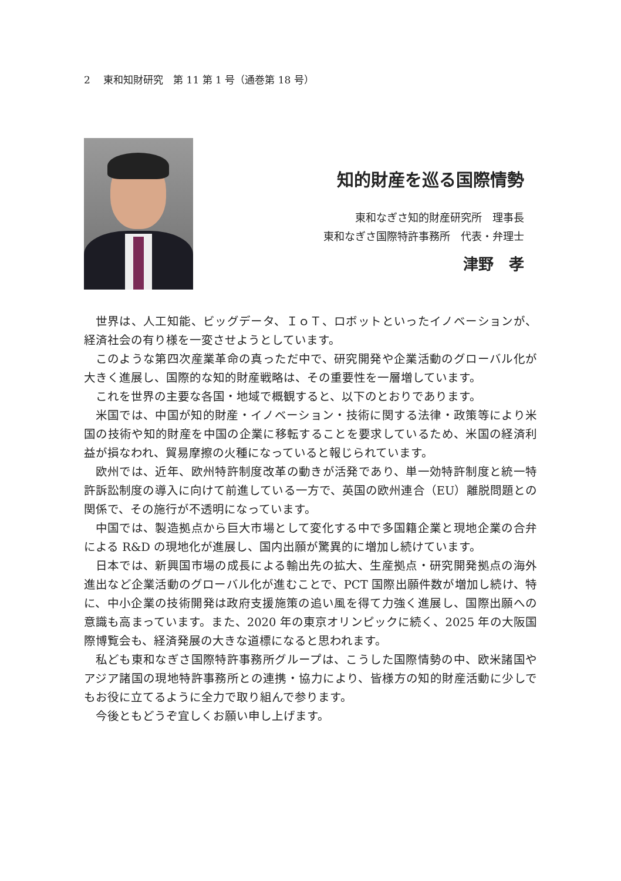2　 東和知財研究　第 11 第 1 号（通巻第 18 号）
知的財産を巡る国際情勢
東和なぎさ知的財産研究所　理事長
東和なぎさ国際特許事務所　代表・弁理士
津野　孝
世界は、人工知能、ビッグデータ、ＩｏＴ、ロボットといったイノベーションが、経済社会の有り様を一変させようとしています。
このような第四次産業革命の真っただ中で、研究開発や企業活動のグローバル化が大きく進展し、国際的な知的財産戦略は、その重要性を一層増しています。
これを世界の主要な各国・地域で概観すると、以下のとおりであります。
米国では、中国が知的財産・イノベーション・技術に関する法律・政策等により米国の技術や知的財産を中国の企業に移転することを要求しているため、米国の経済利益が損なわれ、貿易摩擦の火種になっていると報じられています。
欧州では、近年、欧州特許制度改革の動きが活発であり、単一効特許制度と統一特許訴訟制度の導入に向けて前進している一方で、英国の欧州連合（EU）離脱問題との関係で、その施行が不透明になっています。
中国では、製造拠点から巨大市場として変化する中で多国籍企業と現地企業の合弁による R&D の現地化が進展し、国内出願が驚異的に増加し続けています。
日本では、新興国市場の成長による輸出先の拡大、生産拠点・研究開発拠点の海外進出など企業活動のグローバル化が進むことで、PCT 国際出願件数が増加し続け、特に、中小企業の技術開発は政府支援施策の追い風を得て力強く進展し、国際出願への意識も高まっています。また、2020 年の東京オリンピックに続く、2025 年の大阪国際博覧会も、経済発展の大きな道標になると思われます。
私ども東和なぎさ国際特許事務所グループは、こうした国際情勢の中、欧米諸国やアジア諸国の現地特許事務所との連携・協力により、皆様方の知的財産活動に少しでもお役に立てるように全力で取り組んで参ります。
今後ともどうぞ宜しくお願い申し上げます。